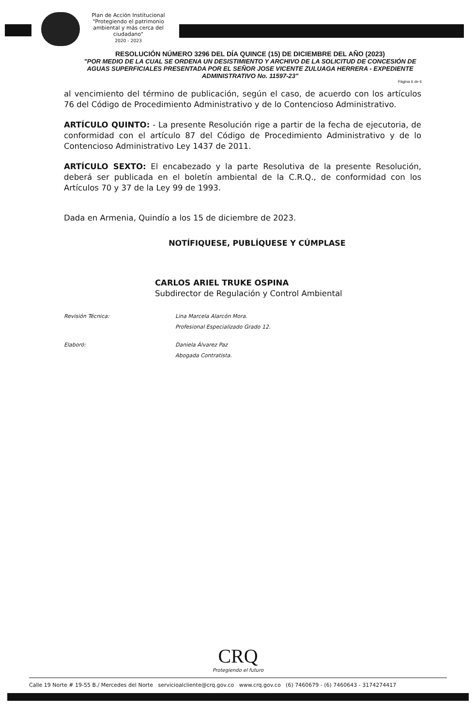Plan de Acción Institucional
"Protegiendo el patrimonio ambiental y más cerca del ciudadano"
2020 - 2023
RESOLUCIÓN NÚMERO 3296 DEL DÍA QUINCE (15) DE DICIEMBRE DEL AÑO (2023)
"POR MEDIO DE LA CUAL SE ORDENA UN DESISTIMIENTO Y ARCHIVO DE LA SOLICITUD DE CONCESIÓN DE AGUAS SUPERFICIALES PRESENTADA POR EL SEÑOR JOSE VICENTE ZULUAGA HERRERA - EXPEDIENTE ADMINISTRATIVO No. 11597-23"
Página 6 de 6
al vencimiento del término de publicación, según el caso, de acuerdo con los artículos 76 del Código de Procedimiento Administrativo y de lo Contencioso Administrativo.
ARTÍCULO QUINTO: - La presente Resolución rige a partir de la fecha de ejecutoria, de conformidad con el artículo 87 del Código de Procedimiento Administrativo y de lo Contencioso Administrativo Ley 1437 de 2011.
ARTÍCULO SEXTO: El encabezado y la parte Resolutiva de la presente Resolución, deberá ser publicada en el boletín ambiental de la C.R.Q., de conformidad con los Artículos 70 y 37 de la Ley 99 de 1993.
Dada en Armenia, Quindío a los 15 de diciembre de 2023.
NOTÍFIQUESE, PUBLÍQUESE Y CÚMPLASE
CARLOS ARIEL TRUKE OSPINA
Subdirector de Regulación y Control Ambiental
Revisión Técnica: Lina Marcela Alarcón Mora.
Profesional Especializado Grado 12.
Elaboró: Daniela Álvarez Paz
Abogada Contratista.
CRQ
Protegiendo el futuro
Calle 19 Norte # 19-55 B./ Mercedes del Norte servicioalcliente@crq.gov.co www.crq.gov.co (6) 7460679 - (6) 7460643 - 3174274417